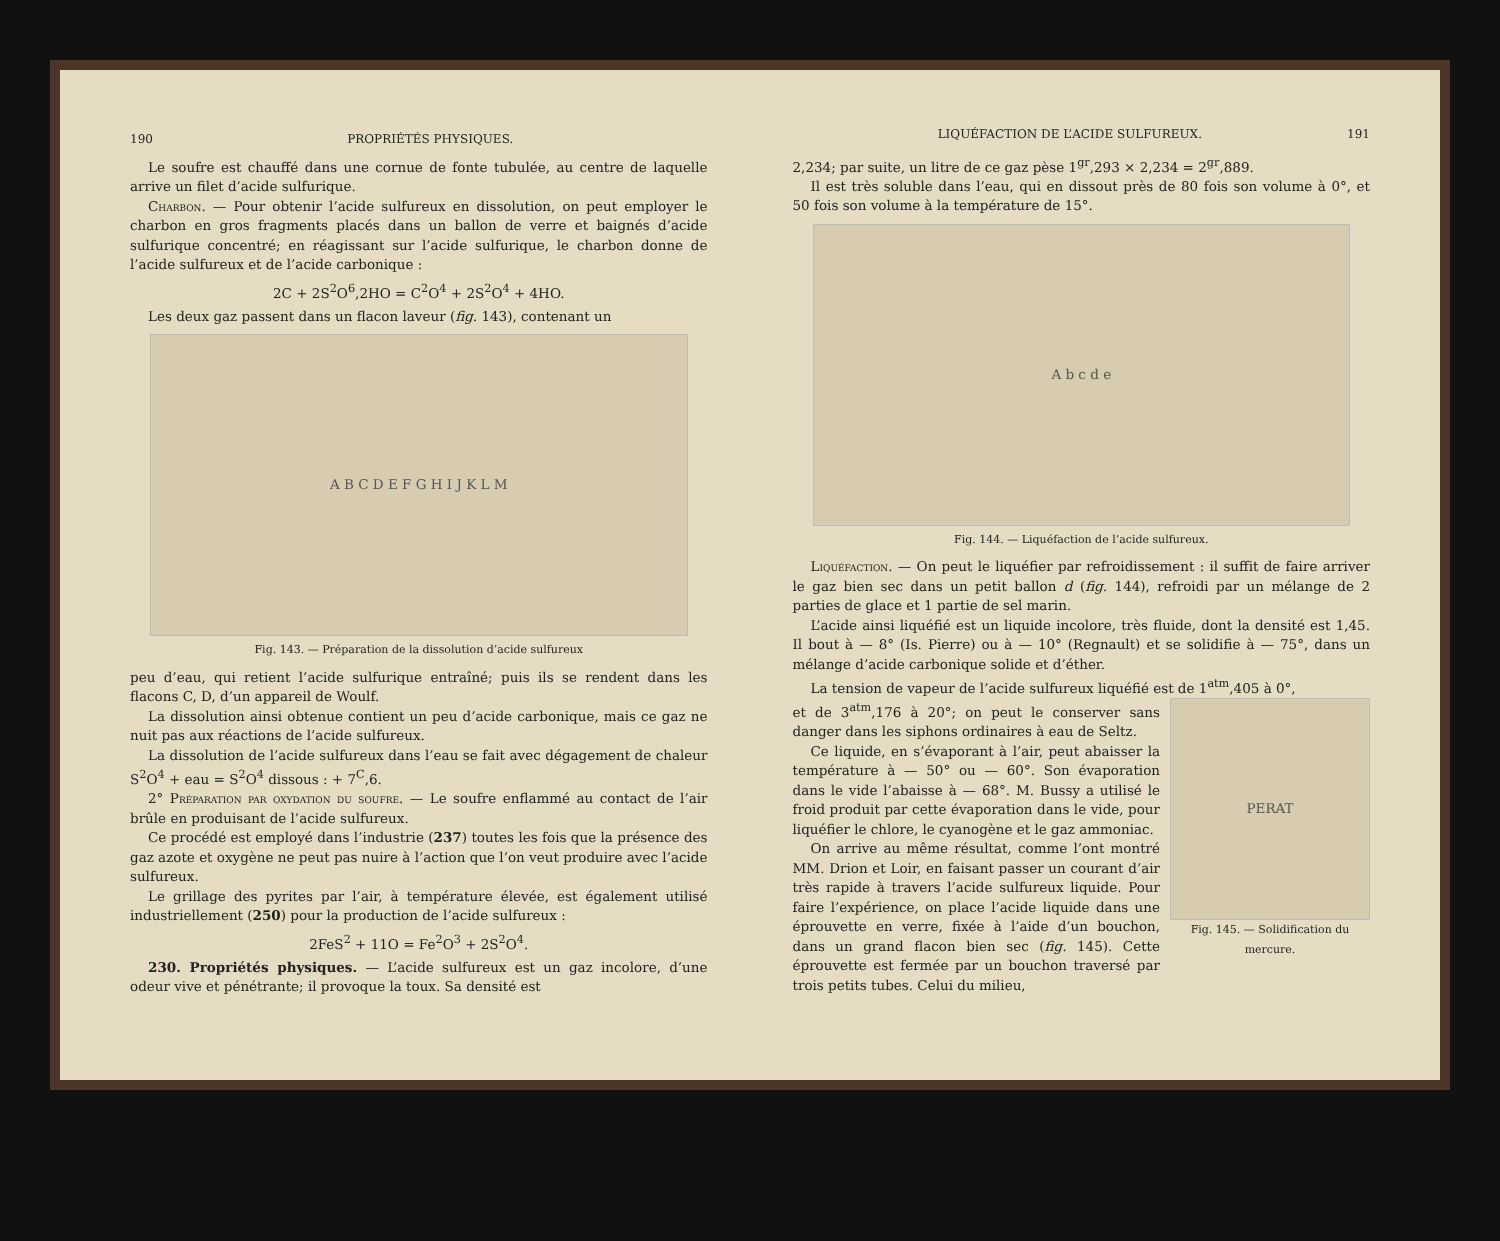190 PROPRIÉTÉS PHYSIQUES.
Le soufre est chauffé dans une cornue de fonte tubulée, au centre de laquelle arrive un filet d’acide sulfurique.
Charbon. — Pour obtenir l’acide sulfureux en dissolution, on peut employer le charbon en gros fragments placés dans un ballon de verre et baignés d’acide sulfurique concentré; en réagissant sur l’acide sulfurique, le charbon donne de l’acide sulfureux et de l’acide carbonique :
2C + 2S<sup>2</sup>O<sup>6</sup>,2HO = C<sup>2</sup>O<sup>4</sup> + 2S<sup>2</sup>O<sup>4</sup> + 4HO.
Les deux gaz passent dans un flacon laveur (fig. 143), contenant un
A B C D E F G H I J K L M
Fig. 143. — Préparation de la dissolution d’acide sulfureux
peu d’eau, qui retient l’acide sulfurique entraîné; puis ils se rendent dans les flacons C, D, d’un appareil de Woulf.
La dissolution ainsi obtenue contient un peu d’acide carbonique, mais ce gaz ne nuit pas aux réactions de l’acide sulfureux.
La dissolution de l’acide sulfureux dans l’eau se fait avec dégagement de chaleur S<sup>2</sup>O<sup>4</sup> + eau = S<sup>2</sup>O<sup>4</sup> dissous : + 7<sup>C</sup>,6.
2° Préparation par oxydation du soufre. — Le soufre enflammé au contact de l’air brûle en produisant de l’acide sulfureux.
Ce procédé est employé dans l’industrie (237) toutes les fois que la présence des gaz azote et oxygène ne peut pas nuire à l’action que l’on veut produire avec l’acide sulfureux.
Le grillage des pyrites par l’air, à température élevée, est également utilisé industriellement (250) pour la production de l’acide sulfureux :
2FeS<sup>2</sup> + 11O = Fe<sup>2</sup>O<sup>3</sup> + 2S<sup>2</sup>O<sup>4</sup>.
230. Propriétés physiques. — L’acide sulfureux est un gaz incolore, d’une odeur vive et pénétrante; il provoque la toux. Sa densité est
LIQUÉFACTION DE L’ACIDE SULFUREUX. 191
2,234; par suite, un litre de ce gaz pèse 1<sup>gr</sup>,293 × 2,234 = 2<sup>gr</sup>,889.
Il est très soluble dans l’eau, qui en dissout près de 80 fois son volume à 0°, et 50 fois son volume à la température de 15°.
A b c d e
Fig. 144. — Liquéfaction de l’acide sulfureux.
Liquéfaction. — On peut le liquéfier par refroidissement : il suffit de faire arriver le gaz bien sec dans un petit ballon d (fig. 144), refroidi par un mélange de 2 parties de glace et 1 partie de sel marin.
L’acide ainsi liquéfié est un liquide incolore, très fluide, dont la densité est 1,45. Il bout à — 8° (Is. Pierre) ou à — 10° (Regnault) et se solidifie à — 75°, dans un mélange d’acide carbonique solide et d’éther.
La tension de vapeur de l’acide sulfureux liquéfié est de 1<sup>atm</sup>,405 à 0°,
PERAT
Fig. 145. — Solidification du mercure.
et de 3<sup>atm</sup>,176 à 20°; on peut le conserver sans danger dans les siphons ordinaires à eau de Seltz.
Ce liquide, en s’évaporant à l’air, peut abaisser la température à — 50° ou — 60°. Son évaporation dans le vide l’abaisse à — 68°. M. Bussy a utilisé le froid produit par cette évaporation dans le vide, pour liquéfier le chlore, le cyanogène et le gaz ammoniac.
On arrive au même résultat, comme l’ont montré MM. Drion et Loir, en faisant passer un courant d’air très rapide à travers l’acide sulfureux liquide. Pour faire l’expérience, on place l’acide liquide dans une éprouvette en verre, fixée à l’aide d’un bouchon, dans un grand flacon bien sec (fig. 145). Cette éprouvette est fermée par un bouchon traversé par trois petits tubes. Celui du milieu,